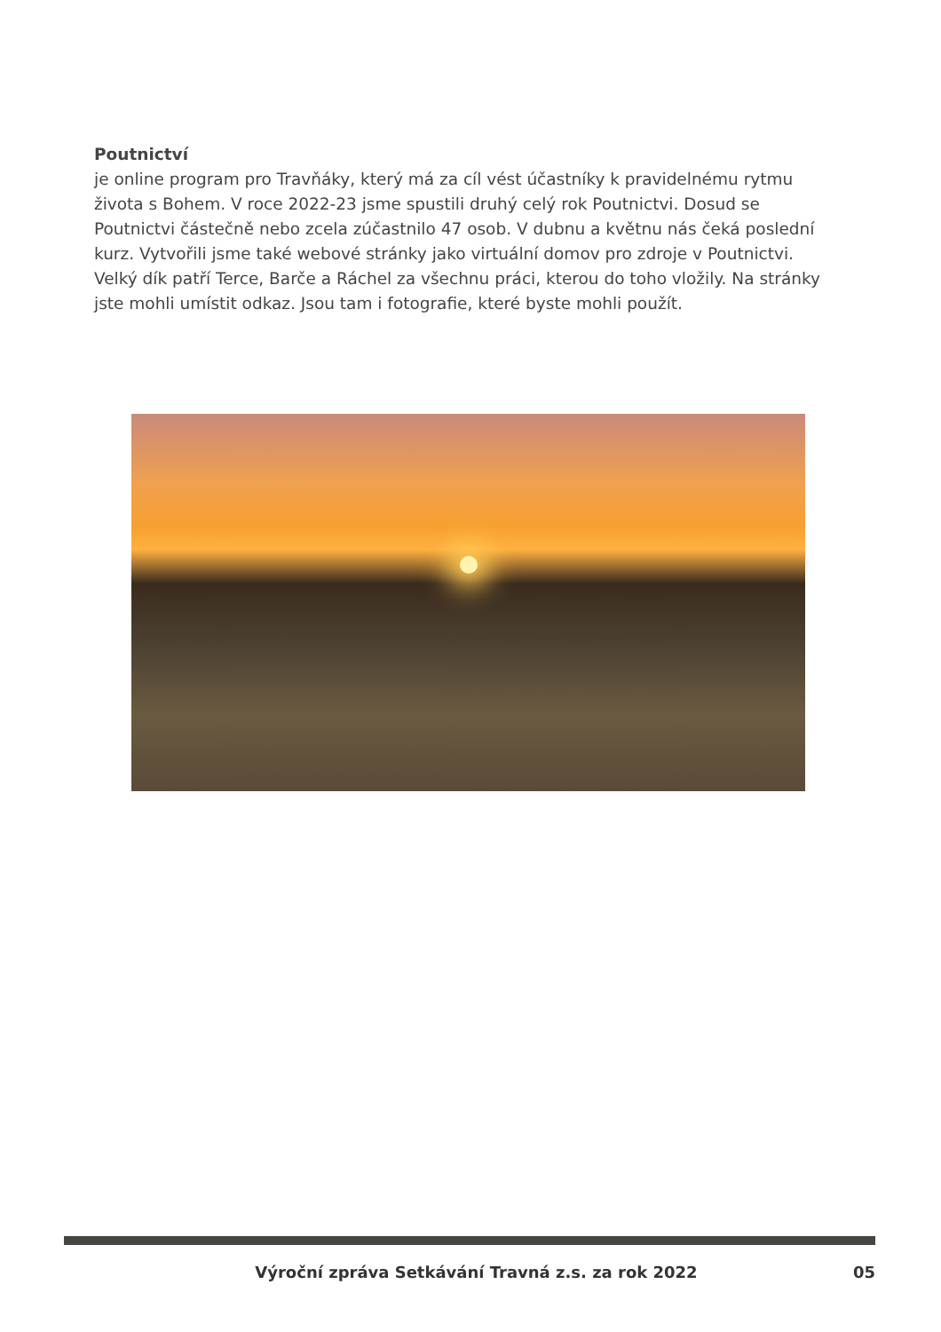Poutnictví
je online program pro Travňáky, který má za cíl vést účastníky k pravidelnému rytmu života s Bohem. V roce 2022-23 jsme spustili druhý celý rok Poutnictvi. Dosud se Poutnictvi částečně nebo zcela zúčastnilo 47 osob. V dubnu a květnu nás čeká poslední kurz. Vytvořili jsme také webové stránky jako virtuální domov pro zdroje v Poutnictvi. Velký dík patří Terce, Barče a Ráchel za všechnu práci, kterou do toho vložily. Na stránky jste mohli umístit odkaz. Jsou tam i fotografie, které byste mohli použít.
Výroční zpráva Setkávání Travná z.s. za rok 2022 05